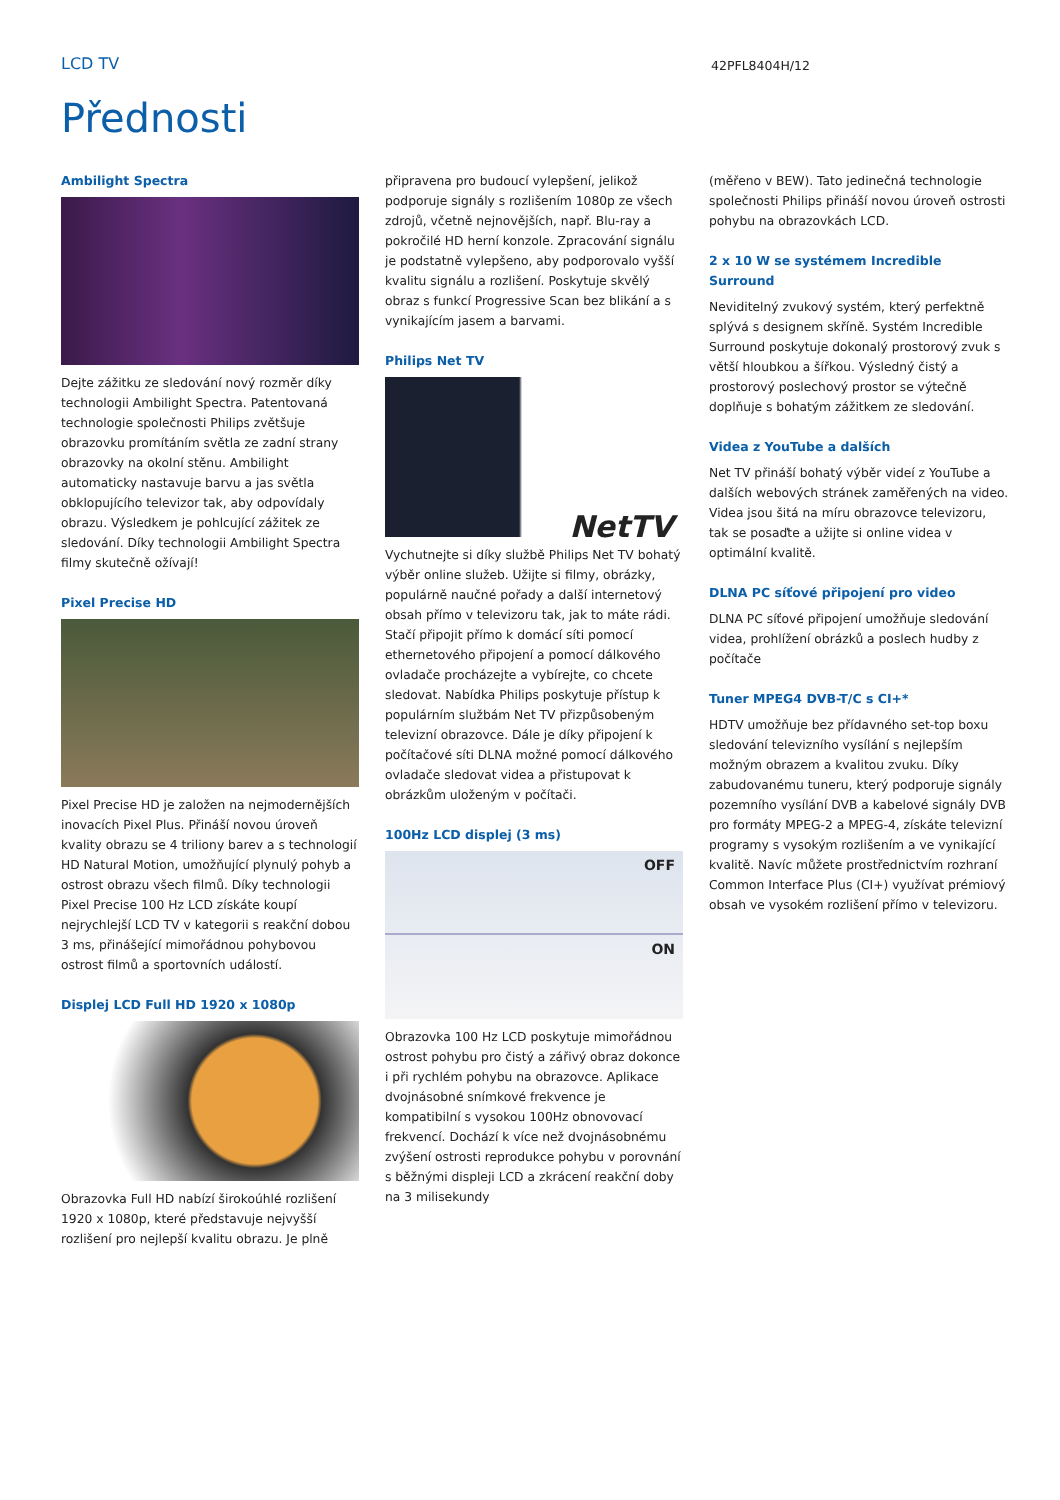LCD TV
42PFL8404H/12
Přednosti
Ambilight Spectra
Dejte zážitku ze sledování nový rozměr díky technologii Ambilight Spectra. Patentovaná technologie společnosti Philips zvětšuje obrazovku promítáním světla ze zadní strany obrazovky na okolní stěnu. Ambilight automaticky nastavuje barvu a jas světla obklopujícího televizor tak, aby odpovídaly obrazu. Výsledkem je pohlcující zážitek ze sledování. Díky technologii Ambilight Spectra filmy skutečně ožívají!
Pixel Precise HD
Pixel Precise HD je založen na nejmodernějších inovacích Pixel Plus. Přináší novou úroveň kvality obrazu se 4 triliony barev a s technologií HD Natural Motion, umožňující plynulý pohyb a ostrost obrazu všech filmů. Díky technologii Pixel Precise 100 Hz LCD získáte koupí nejrychlejší LCD TV v kategorii s reakční dobou 3 ms, přinášející mimořádnou pohybovou ostrost filmů a sportovních událostí.
Displej LCD Full HD 1920 x 1080p
Obrazovka Full HD nabízí širokoúhlé rozlišení 1920 x 1080p, které představuje nejvyšší rozlišení pro nejlepší kvalitu obrazu. Je plně
připravena pro budoucí vylepšení, jelikož podporuje signály s rozlišením 1080p ze všech zdrojů, včetně nejnovějších, např. Blu-ray a pokročilé HD herní konzole. Zpracování signálu je podstatně vylepšeno, aby podporovalo vyšší kvalitu signálu a rozlišení. Poskytuje skvělý obraz s funkcí Progressive Scan bez blikání a s vynikajícím jasem a barvami.
Philips Net TV
NetTV
Vychutnejte si díky službě Philips Net TV bohatý výběr online služeb. Užijte si filmy, obrázky, populárně naučné pořady a další internetový obsah přímo v televizoru tak, jak to máte rádi. Stačí připojit přímo k domácí síti pomocí ethernetového připojení a pomocí dálkového ovladače procházejte a vybírejte, co chcete sledovat. Nabídka Philips poskytuje přístup k populárním službám Net TV přizpůsobeným televizní obrazovce. Dále je díky připojení k počítačové síti DLNA možné pomocí dálkového ovladače sledovat videa a přistupovat k obrázkům uloženým v počítači.
100Hz LCD displej (3 ms)
OFF
ON
Obrazovka 100 Hz LCD poskytuje mimořádnou ostrost pohybu pro čistý a zářivý obraz dokonce i při rychlém pohybu na obrazovce. Aplikace dvojnásobné snímkové frekvence je kompatibilní s vysokou 100Hz obnovovací frekvencí. Dochází k více než dvojnásobnému zvýšení ostrosti reprodukce pohybu v porovnání s běžnými displeji LCD a zkrácení reakční doby na 3 milisekundy
(měřeno v BEW). Tato jedinečná technologie společnosti Philips přináší novou úroveň ostrosti pohybu na obrazovkách LCD.
2 x 10 W se systémem Incredible Surround
Neviditelný zvukový systém, který perfektně splývá s designem skříně. Systém Incredible Surround poskytuje dokonalý prostorový zvuk s větší hloubkou a šířkou. Výsledný čistý a prostorový poslechový prostor se výtečně doplňuje s bohatým zážitkem ze sledování.
Videa z YouTube a dalších
Net TV přináší bohatý výběr videí z YouTube a dalších webových stránek zaměřených na video. Videa jsou šitá na míru obrazovce televizoru, tak se posaďte a užijte si online videa v optimální kvalitě.
DLNA PC síťové připojení pro video
DLNA PC síťové připojení umožňuje sledování videa, prohlížení obrázků a poslech hudby z počítače
Tuner MPEG4 DVB-T/C s CI+*
HDTV umožňuje bez přídavného set-top boxu sledování televizního vysílání s nejlepším možným obrazem a kvalitou zvuku. Díky zabudovanému tuneru, který podporuje signály pozemního vysílání DVB a kabelové signály DVB pro formáty MPEG-2 a MPEG-4, získáte televizní programy s vysokým rozlišením a ve vynikající kvalitě. Navíc můžete prostřednictvím rozhraní Common Interface Plus (CI+) využívat prémiový obsah ve vysokém rozlišení přímo v televizoru.